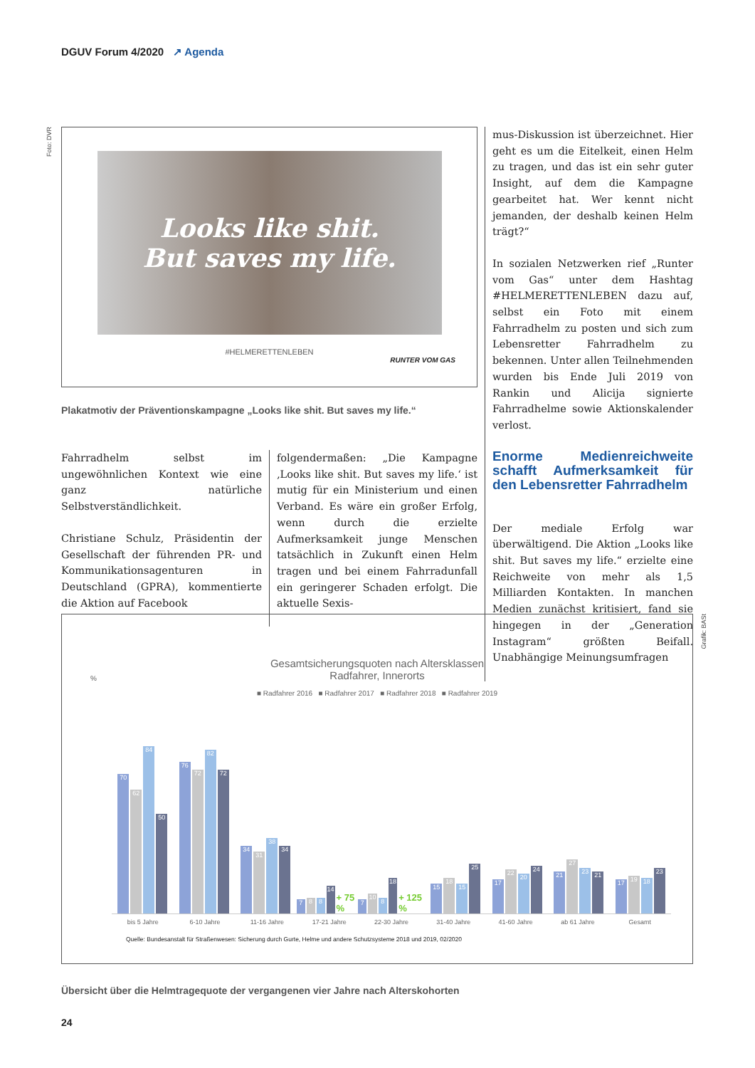DGUV Forum 4/2020 ↗ Agenda
Foto: DVR
Grafik: BASt
Looks like shit.
But saves my life.
#HELMERETTENLEBEN
RUNTER VOM GAS
Plakatmotiv der Präventionskampagne „Looks like shit. But saves my life.“
Fahrradhelm selbst im ungewöhnlichen Kontext wie eine ganz natürliche Selbstverständlichkeit.
Christiane Schulz, Präsidentin der Gesellschaft der führenden PR- und Kommunikationsagenturen in Deutschland (GPRA), kommentierte die Aktion auf Facebook
folgendermaßen: „Die Kampagne ‚Looks like shit. But saves my life.‘ ist mutig für ein Ministerium und einen Verband. Es wäre ein großer Erfolg, wenn durch die erzielte Aufmerksamkeit junge Menschen tatsächlich in Zukunft einen Helm tragen und bei einem Fahrradunfall ein geringerer Schaden erfolgt. Die aktuelle Sexis-
mus-Diskussion ist überzeichnet. Hier geht es um die Eitelkeit, einen Helm zu tragen, und das ist ein sehr guter Insight, auf dem die Kampagne gearbeitet hat. Wer kennt nicht jemanden, der deshalb keinen Helm trägt?“
In sozialen Netzwerken rief „Runter vom Gas“ unter dem Hashtag #HELMERETTENLEBEN dazu auf, selbst ein Foto mit einem Fahrradhelm zu posten und sich zum Lebensretter Fahrradhelm zu bekennen. Unter allen Teilnehmenden wurden bis Ende Juli 2019 von Rankin und Alicija signierte Fahrradhelme sowie Aktionskalender verlost.
Enorme Medienreichweite schafft Aufmerksamkeit für den Lebensretter Fahrradhelm
Der mediale Erfolg war überwältigend. Die Aktion „Looks like shit. But saves my life.“ erzielte eine Reichweite von mehr als 1,5 Milliarden Kontakten. In manchen Medien zunächst kritisiert, fand sie hingegen in der „Generation Instagram“ größten Beifall. Unabhängige Meinungsumfragen
Gesamtsicherungsquoten nach Altersklassen
Radfahrer, Innerorts
%
■ Radfahrer 2016 ■ Radfahrer 2017 ■ Radfahrer 2018 ■ Radfahrer 2019
70
62
84
50
76
72
82
72
34
31
38
34
7
8
8
14
+ 75 %
7
10
8
18
+ 125 %
15
18
15
25
17
22
20
24
21
27
23
21
17
19
18
23
bis 5 Jahre 6-10 Jahre 11-16 Jahre 17-21 Jahre 22-30 Jahre 31-40 Jahre 41-60 Jahre ab 61 Jahre Gesamt
Quelle: Bundesanstalt für Straßenwesen: Sicherung durch Gurte, Helme und andere Schutzsysteme 2018 und 2019, 02/2020
Übersicht über die Helmtragequote der vergangenen vier Jahre nach Alterskohorten
24